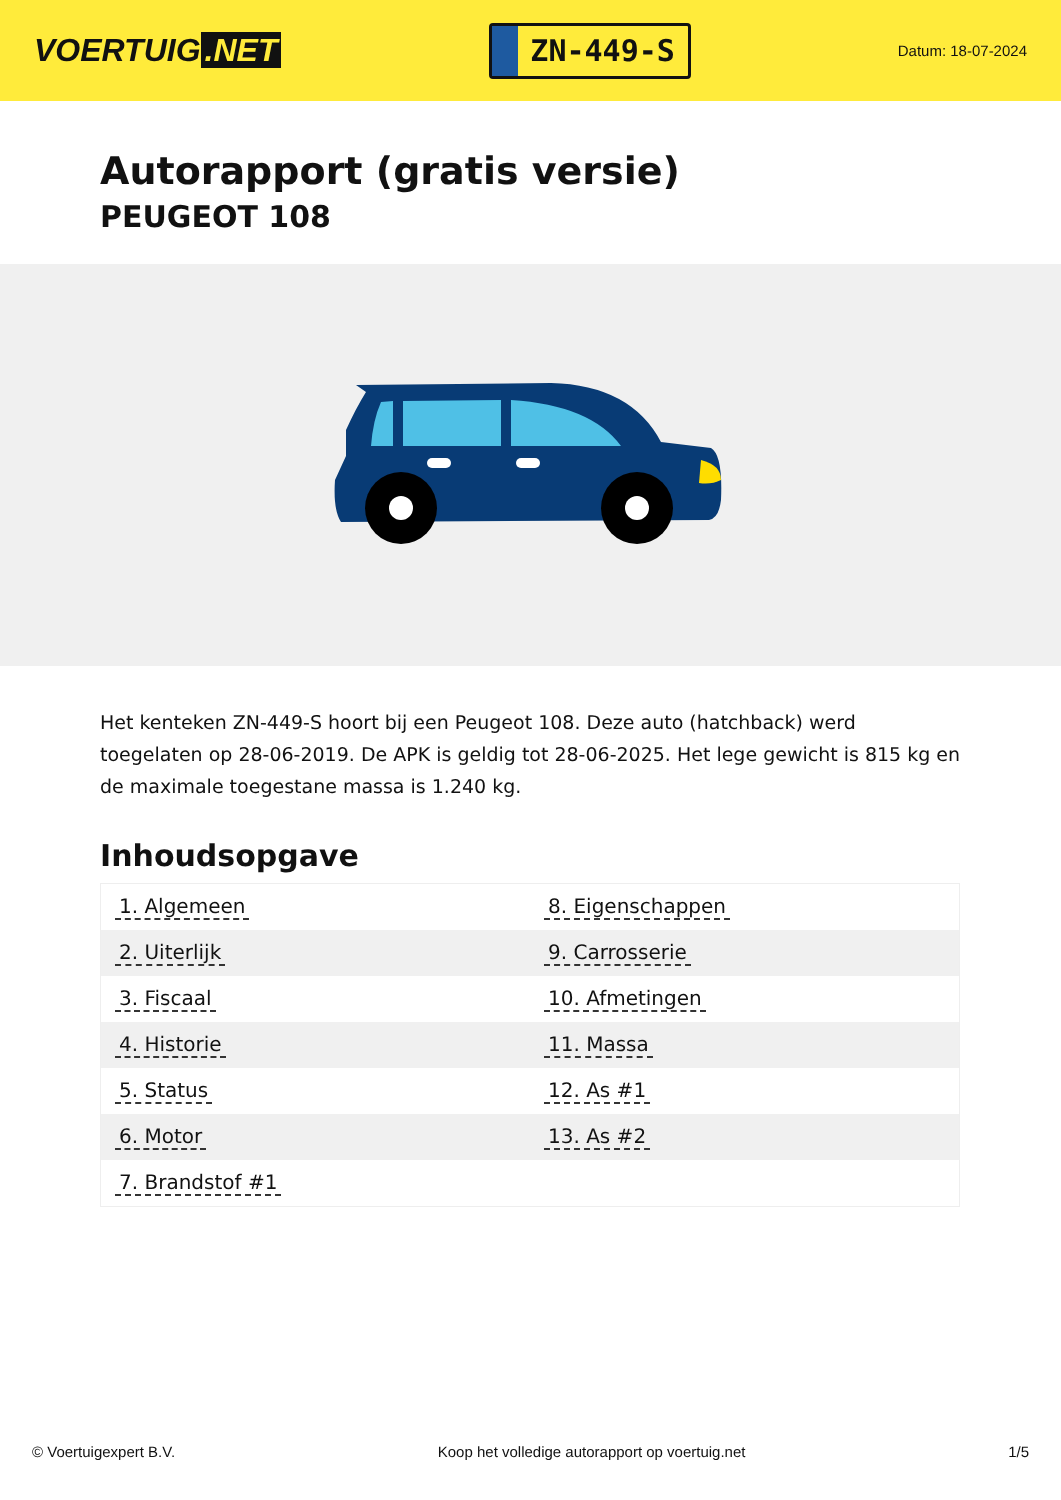VOERTUIG.NET
ZN-449-S
Datum: 18-07-2024
Autorapport (gratis versie)
PEUGEOT 108
Het kenteken ZN-449-S hoort bij een Peugeot 108. Deze auto (hatchback) werd toegelaten op 28-06-2019. De APK is geldig tot 28-06-2025. Het lege gewicht is 815 kg en de maximale toegestane massa is 1.240 kg.
Inhoudsopgave
| 1. Algemeen | 8. Eigenschappen |
| 2. Uiterlijk | 9. Carrosserie |
| 3. Fiscaal | 10. Afmetingen |
| 4. Historie | 11. Massa |
| 5. Status | 12. As #1 |
| 6. Motor | 13. As #2 |
| 7. Brandstof #1 | |
© Voertuigexpert B.V. Koop het volledige autorapport op voertuig.net 1/5